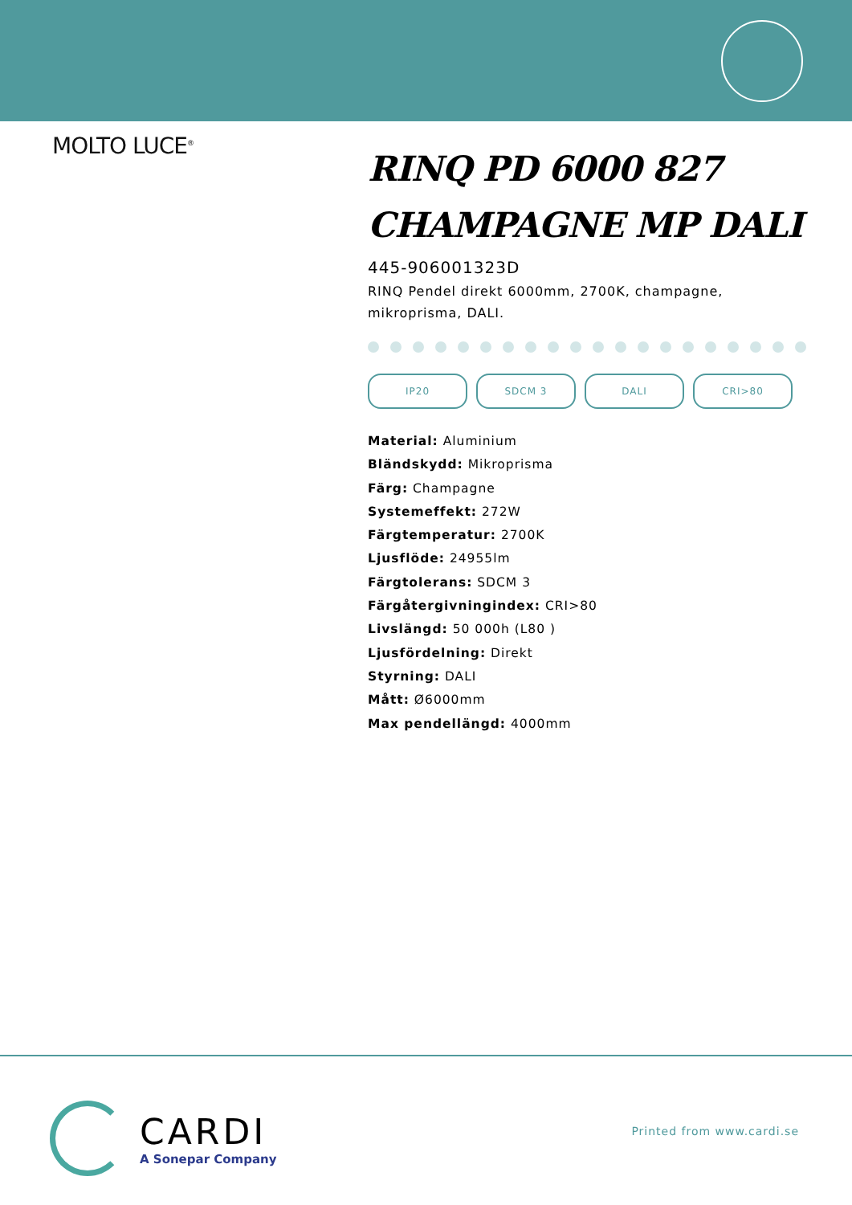MOLTO LUCE<sup>®</sup>
RINQ PD 6000 827 CHAMPAGNE MP DALI
445-906001323D
RINQ Pendel direkt 6000mm, 2700K, champagne, mikroprisma, DALI.
IP20 SDCM 3 DALI CRI>80
Material: Aluminium
Bländskydd: Mikroprisma
Färg: Champagne
Systemeffekt: 272W
Färgtemperatur: 2700K
Ljusflöde: 24955lm
Färgtolerans: SDCM 3
Färgåtergivningindex: CRI>80
Livslängd: 50 000h (L80 )
Ljusfördelning: Direkt
Styrning: DALI
Mått: Ø6000mm
Max pendellängd: 4000mm
CARDI
A Sonepar Company
Printed from www.cardi.se